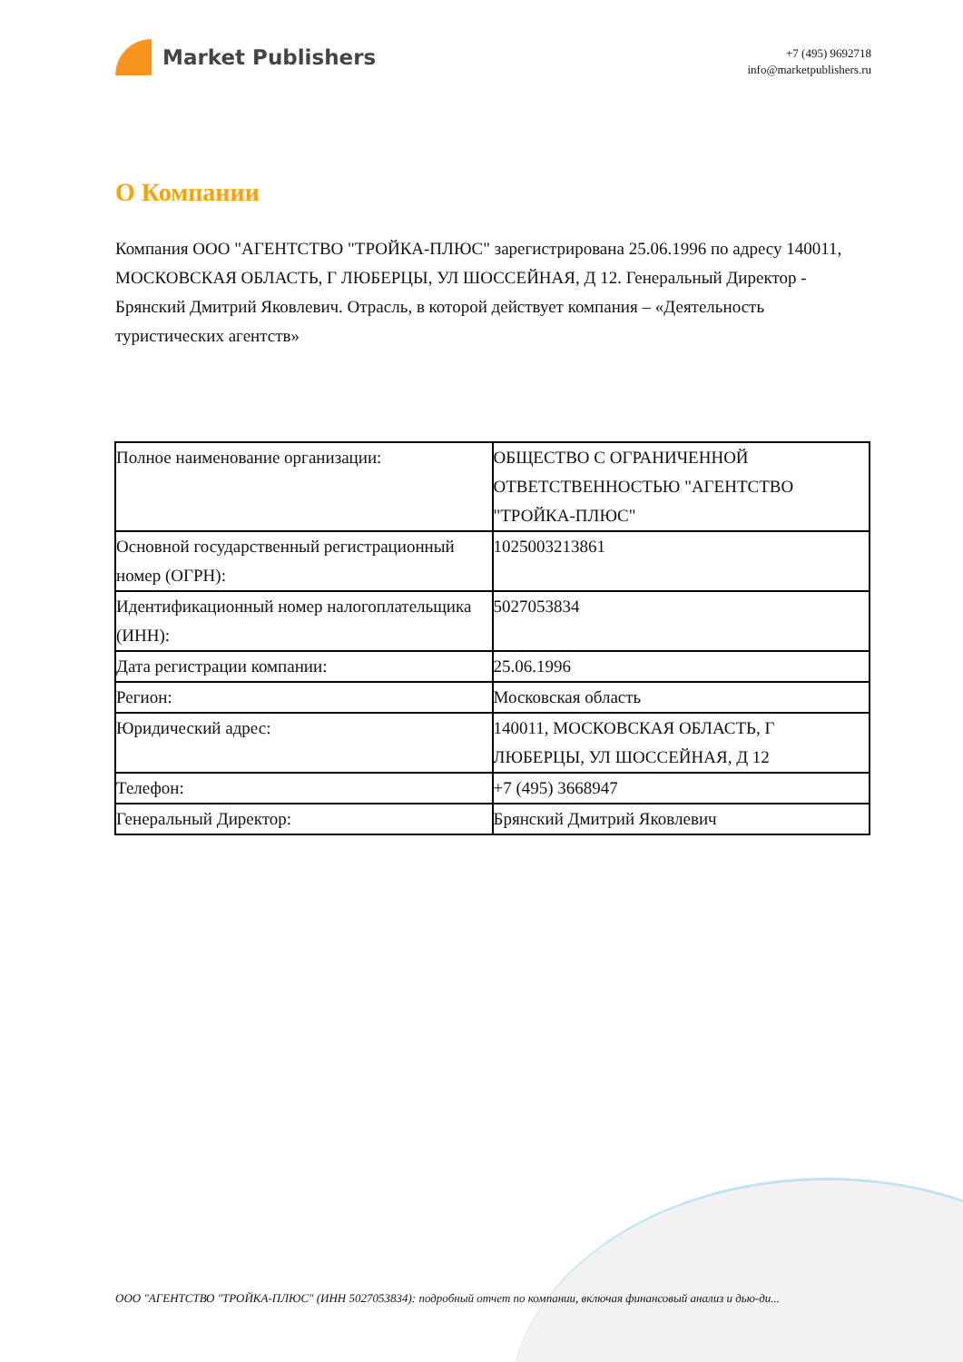Market Publishers
+7 (495) 9692718
info@marketpublishers.ru
О Компании
Компания ООО "АГЕНТСТВО "ТРОЙКА-ПЛЮС" зарегистрирована 25.06.1996 по адресу 140011, МОСКОВСКАЯ ОБЛАСТЬ, Г ЛЮБЕРЦЫ, УЛ ШОССЕЙНАЯ, Д 12. Генеральный Директор - Брянский Дмитрий Яковлевич. Отрасль, в которой действует компания – «Деятельность туристических агентств»
| Полное наименование организации: | ОБЩЕСТВО С ОГРАНИЧЕННОЙ ОТВЕТСТВЕННОСТЬЮ "АГЕНТСТВО "ТРОЙКА-ПЛЮС" |
| Основной государственный регистрационный номер (ОГРН): | 1025003213861 |
| Идентификационный номер налогоплательщика (ИНН): | 5027053834 |
| Дата регистрации компании: | 25.06.1996 |
| Регион: | Московская область |
| Юридический адрес: | 140011, МОСКОВСКАЯ ОБЛАСТЬ, Г ЛЮБЕРЦЫ, УЛ ШОССЕЙНАЯ, Д 12 |
| Телефон: | +7 (495) 3668947 |
| Генеральный Директор: | Брянский Дмитрий Яковлевич |
ООО "АГЕНТСТВО "ТРОЙКА-ПЛЮС" (ИНН 5027053834): подробный отчет по компании, включая финансовый анализ и дью-ди...